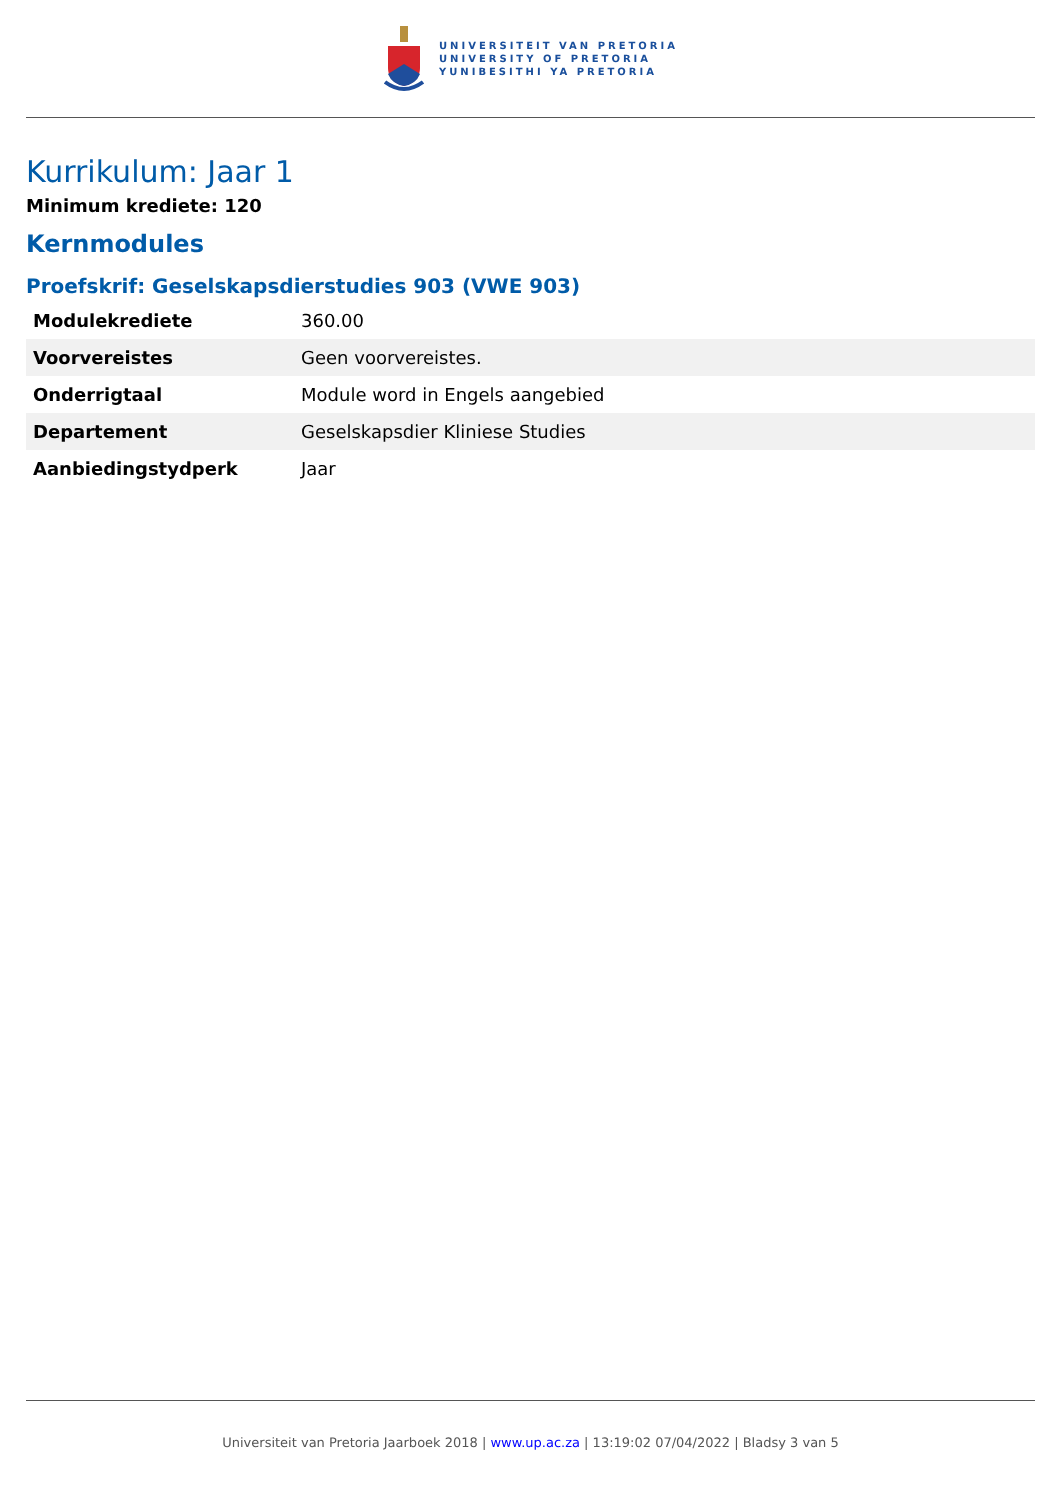UNIVERSITEIT VAN PRETORIA
UNIVERSITY OF PRETORIA
YUNIBESITHI YA PRETORIA
Kurrikulum: Jaar 1
Minimum krediete: 120
Kernmodules
Proefskrif: Geselskapsdierstudies 903 (VWE 903)
| Modulekrediete | 360.00 |
| Voorvereistes | Geen voorvereistes. |
| Onderrigtaal | Module word in Engels aangebied |
| Departement | Geselskapsdier Kliniese Studies |
| Aanbiedingstydperk | Jaar |
Universiteit van Pretoria Jaarboek 2018 | www.up.ac.za | 13:19:02 07/04/2022 | Bladsy 3 van 5